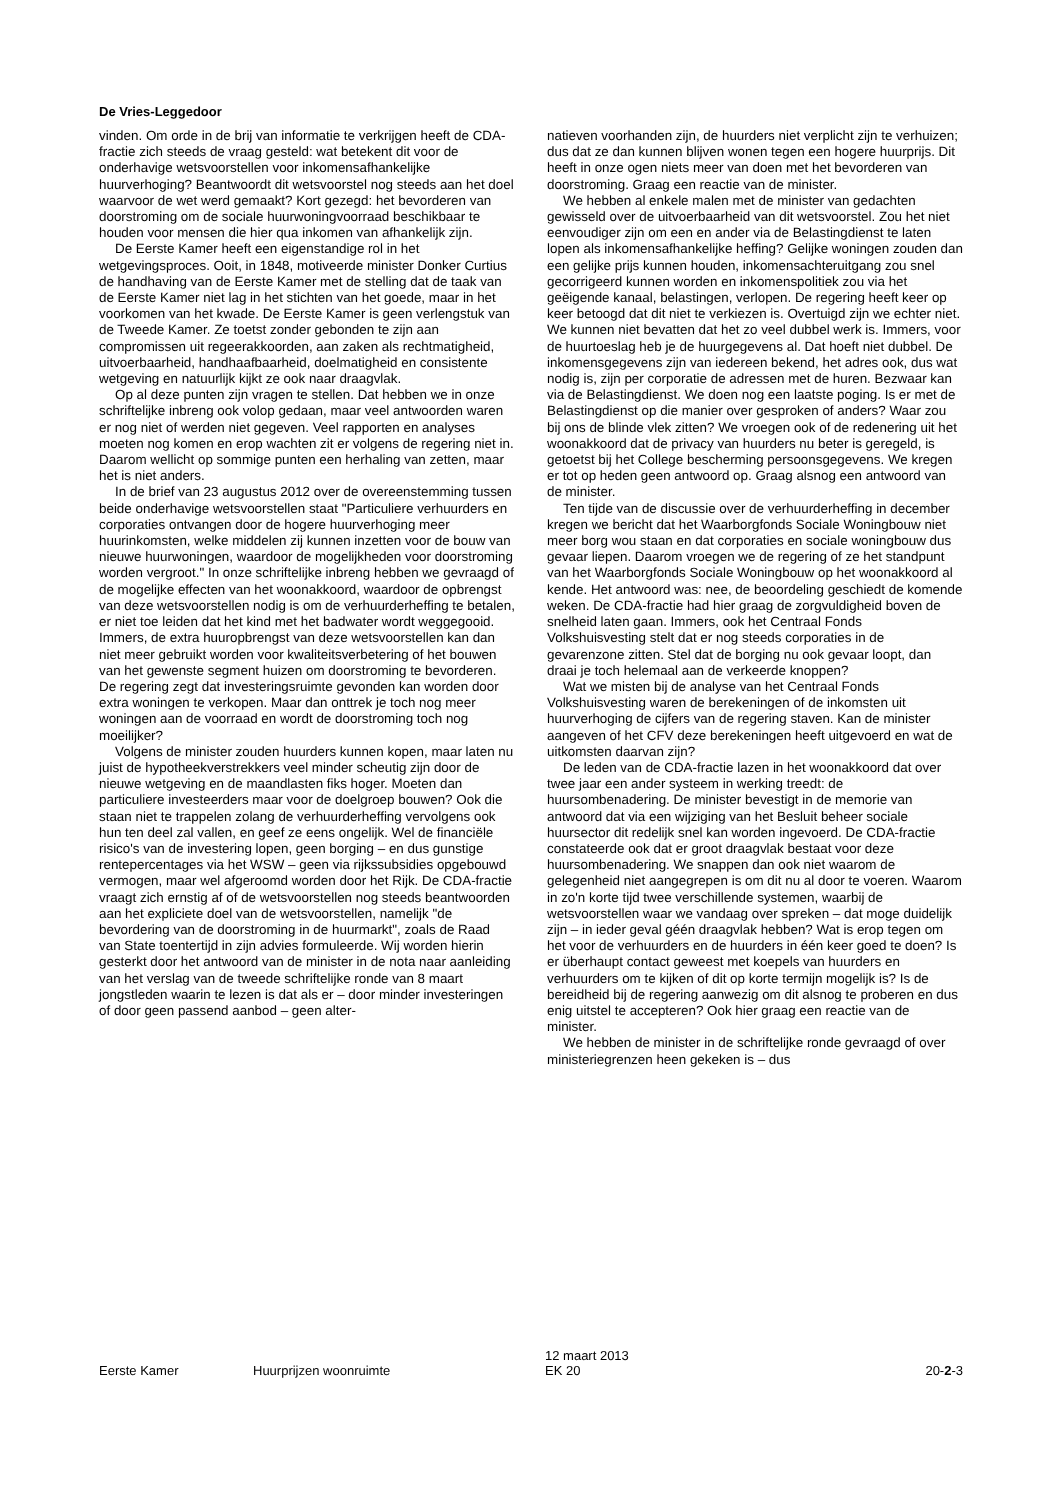De Vries-Leggedoor
vinden. Om orde in de brij van informatie te verkrijgen heeft de CDA-fractie zich steeds de vraag gesteld: wat betekent dit voor de onderhavige wetsvoorstellen voor inkomensafhankelijke huurverhoging? Beantwoordt dit wetsvoorstel nog steeds aan het doel waarvoor de wet werd gemaakt? Kort gezegd: het bevorderen van doorstroming om de sociale huurwoningvoorraad beschikbaar te houden voor mensen die hier qua inkomen van afhankelijk zijn.
De Eerste Kamer heeft een eigenstandige rol in het wetgevingsproces. Ooit, in 1848, motiveerde minister Donker Curtius de handhaving van de Eerste Kamer met de stelling dat de taak van de Eerste Kamer niet lag in het stichten van het goede, maar in het voorkomen van het kwade. De Eerste Kamer is geen verlengstuk van de Tweede Kamer. Ze toetst zonder gebonden te zijn aan compromissen uit regeerakkoorden, aan zaken als rechtmatigheid, uitvoerbaarheid, handhaafbaarheid, doelmatigheid en consistente wetgeving en natuurlijk kijkt ze ook naar draagvlak.
Op al deze punten zijn vragen te stellen. Dat hebben we in onze schriftelijke inbreng ook volop gedaan, maar veel antwoorden waren er nog niet of werden niet gegeven. Veel rapporten en analyses moeten nog komen en erop wachten zit er volgens de regering niet in. Daarom wellicht op sommige punten een herhaling van zetten, maar het is niet anders.
In de brief van 23 augustus 2012 over de overeenstemming tussen beide onderhavige wetsvoorstellen staat "Particuliere verhuurders en corporaties ontvangen door de hogere huurverhoging meer huurinkomsten, welke middelen zij kunnen inzetten voor de bouw van nieuwe huurwoningen, waardoor de mogelijkheden voor doorstroming worden vergroot." In onze schriftelijke inbreng hebben we gevraagd of de mogelijke effecten van het woonakkoord, waardoor de opbrengst van deze wetsvoorstellen nodig is om de verhuurderheffing te betalen, er niet toe leiden dat het kind met het badwater wordt weggegooid. Immers, de extra huuropbrengst van deze wetsvoorstellen kan dan niet meer gebruikt worden voor kwaliteitsverbetering of het bouwen van het gewenste segment huizen om doorstroming te bevorderen. De regering zegt dat investeringsruimte gevonden kan worden door extra woningen te verkopen. Maar dan onttrek je toch nog meer woningen aan de voorraad en wordt de doorstroming toch nog moeilijker?
Volgens de minister zouden huurders kunnen kopen, maar laten nu juist de hypotheekverstrekkers veel minder scheutig zijn door de nieuwe wetgeving en de maandlasten fiks hoger. Moeten dan particuliere investeerders maar voor de doelgroep bouwen? Ook die staan niet te trappelen zolang de verhuurderheffing vervolgens ook hun ten deel zal vallen, en geef ze eens ongelijk. Wel de financiële risico's van de investering lopen, geen borging – en dus gunstige rentepercentages via het WSW – geen via rijkssubsidies opgebouwd vermogen, maar wel afgeroomd worden door het Rijk. De CDA-fractie vraagt zich ernstig af of de wetsvoorstellen nog steeds beantwoorden aan het expliciete doel van de wetsvoorstellen, namelijk "de bevordering van de doorstroming in de huurmarkt", zoals de Raad van State toentertijd in zijn advies formuleerde. Wij worden hierin gesterkt door het antwoord van de minister in de nota naar aanleiding van het verslag van de tweede schriftelijke ronde van 8 maart jongstleden waarin te lezen is dat als er – door minder investeringen of door geen passend aanbod – geen alter-
natieven voorhanden zijn, de huurders niet verplicht zijn te verhuizen; dus dat ze dan kunnen blijven wonen tegen een hogere huurprijs. Dit heeft in onze ogen niets meer van doen met het bevorderen van doorstroming. Graag een reactie van de minister.
We hebben al enkele malen met de minister van gedachten gewisseld over de uitvoerbaarheid van dit wetsvoorstel. Zou het niet eenvoudiger zijn om een en ander via de Belastingdienst te laten lopen als inkomensafhankelijke heffing? Gelijke woningen zouden dan een gelijke prijs kunnen houden, inkomensachteruitgang zou snel gecorrigeerd kunnen worden en inkomenspolitiek zou via het geëigende kanaal, belastingen, verlopen. De regering heeft keer op keer betoogd dat dit niet te verkiezen is. Overtuigd zijn we echter niet. We kunnen niet bevatten dat het zo veel dubbel werk is. Immers, voor de huurtoeslag heb je de huurgegevens al. Dat hoeft niet dubbel. De inkomensgegevens zijn van iedereen bekend, het adres ook, dus wat nodig is, zijn per corporatie de adressen met de huren. Bezwaar kan via de Belastingdienst. We doen nog een laatste poging. Is er met de Belastingdienst op die manier over gesproken of anders? Waar zou bij ons de blinde vlek zitten? We vroegen ook of de redenering uit het woonakkoord dat de privacy van huurders nu beter is geregeld, is getoetst bij het College bescherming persoonsgegevens. We kregen er tot op heden geen antwoord op. Graag alsnog een antwoord van de minister.
Ten tijde van de discussie over de verhuurderheffing in december kregen we bericht dat het Waarborgfonds Sociale Woningbouw niet meer borg wou staan en dat corporaties en sociale woningbouw dus gevaar liepen. Daarom vroegen we de regering of ze het standpunt van het Waarborgfonds Sociale Woningbouw op het woonakkoord al kende. Het antwoord was: nee, de beoordeling geschiedt de komende weken. De CDA-fractie had hier graag de zorgvuldigheid boven de snelheid laten gaan. Immers, ook het Centraal Fonds Volkshuisvesting stelt dat er nog steeds corporaties in de gevarenzone zitten. Stel dat de borging nu ook gevaar loopt, dan draai je toch helemaal aan de verkeerde knoppen?
Wat we misten bij de analyse van het Centraal Fonds Volkshuisvesting waren de berekeningen of de inkomsten uit huurverhoging de cijfers van de regering staven. Kan de minister aangeven of het CFV deze berekeningen heeft uitgevoerd en wat de uitkomsten daarvan zijn?
De leden van de CDA-fractie lazen in het woonakkoord dat over twee jaar een ander systeem in werking treedt: de huursombenadering. De minister bevestigt in de memorie van antwoord dat via een wijziging van het Besluit beheer sociale huursector dit redelijk snel kan worden ingevoerd. De CDA-fractie constateerde ook dat er groot draagvlak bestaat voor deze huursombenadering. We snappen dan ook niet waarom de gelegenheid niet aangegrepen is om dit nu al door te voeren. Waarom in zo'n korte tijd twee verschillende systemen, waarbij de wetsvoorstellen waar we vandaag over spreken – dat moge duidelijk zijn – in ieder geval géén draagvlak hebben? Wat is erop tegen om het voor de verhuurders en de huurders in één keer goed te doen? Is er überhaupt contact geweest met koepels van huurders en verhuurders om te kijken of dit op korte termijn mogelijk is? Is de bereidheid bij de regering aanwezig om dit alsnog te proberen en dus enig uitstel te accepteren? Ook hier graag een reactie van de minister.
We hebben de minister in de schriftelijke ronde gevraagd of over ministeriegrenzen heen gekeken is – dus
Eerste Kamer Huurprijzen woonruimte 12 maart 2013
EK 20 20-2-3